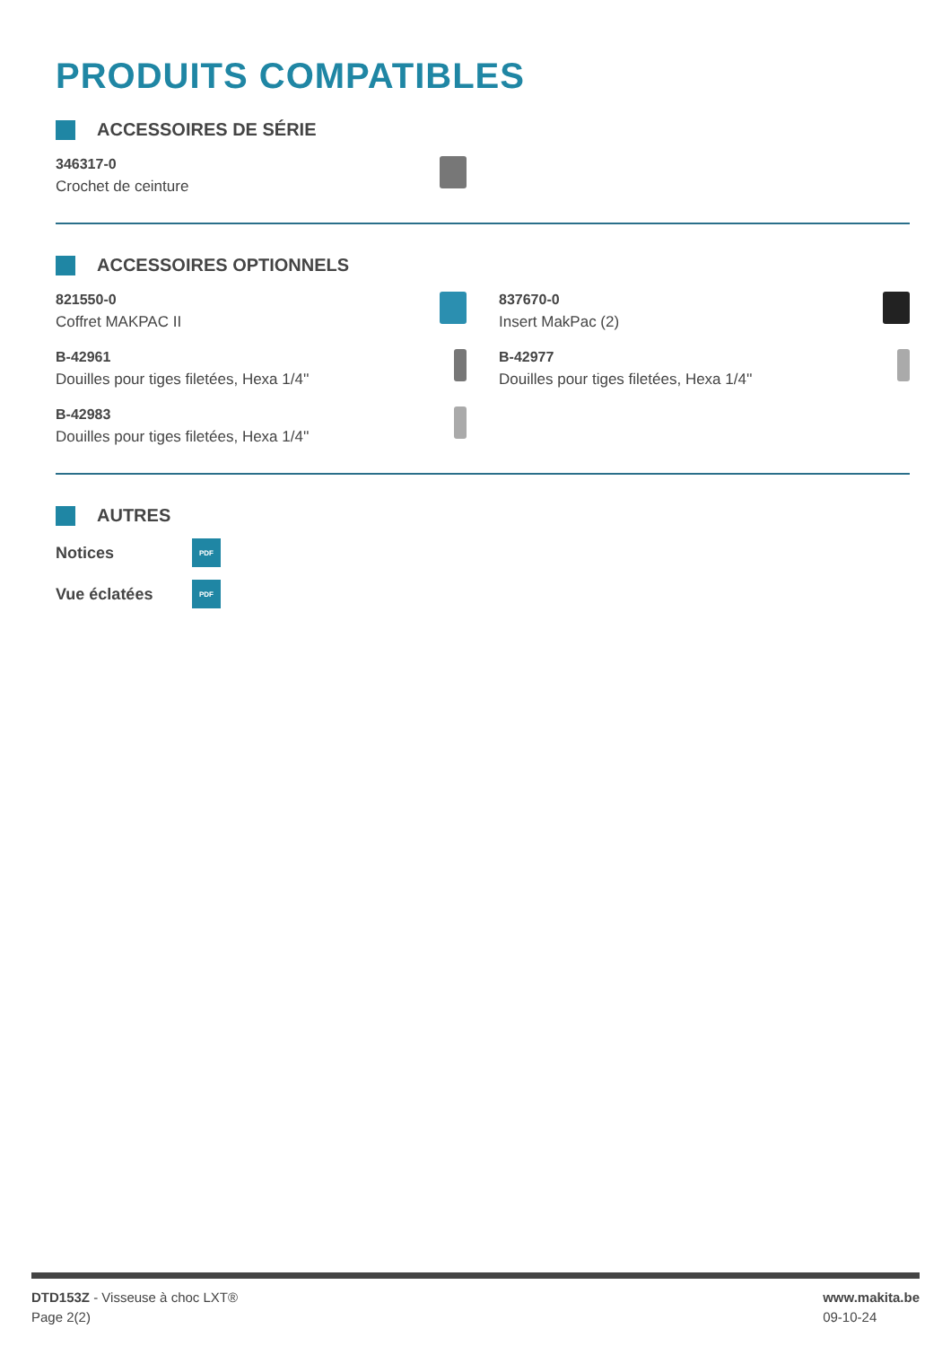PRODUITS COMPATIBLES
ACCESSOIRES DE SÉRIE
346317-0
Crochet de ceinture
ACCESSOIRES OPTIONNELS
821550-0
Coffret MAKPAC II
837670-0
Insert MakPac (2)
B-42961
Douilles pour tiges filetées, Hexa 1/4''
B-42977
Douilles pour tiges filetées, Hexa 1/4''
B-42983
Douilles pour tiges filetées, Hexa 1/4''
AUTRES
Notices
PDF
Vue éclatées
PDF
DTD153Z - Visseuse à choc LXT®
Page 2(2)
www.makita.be
09-10-24